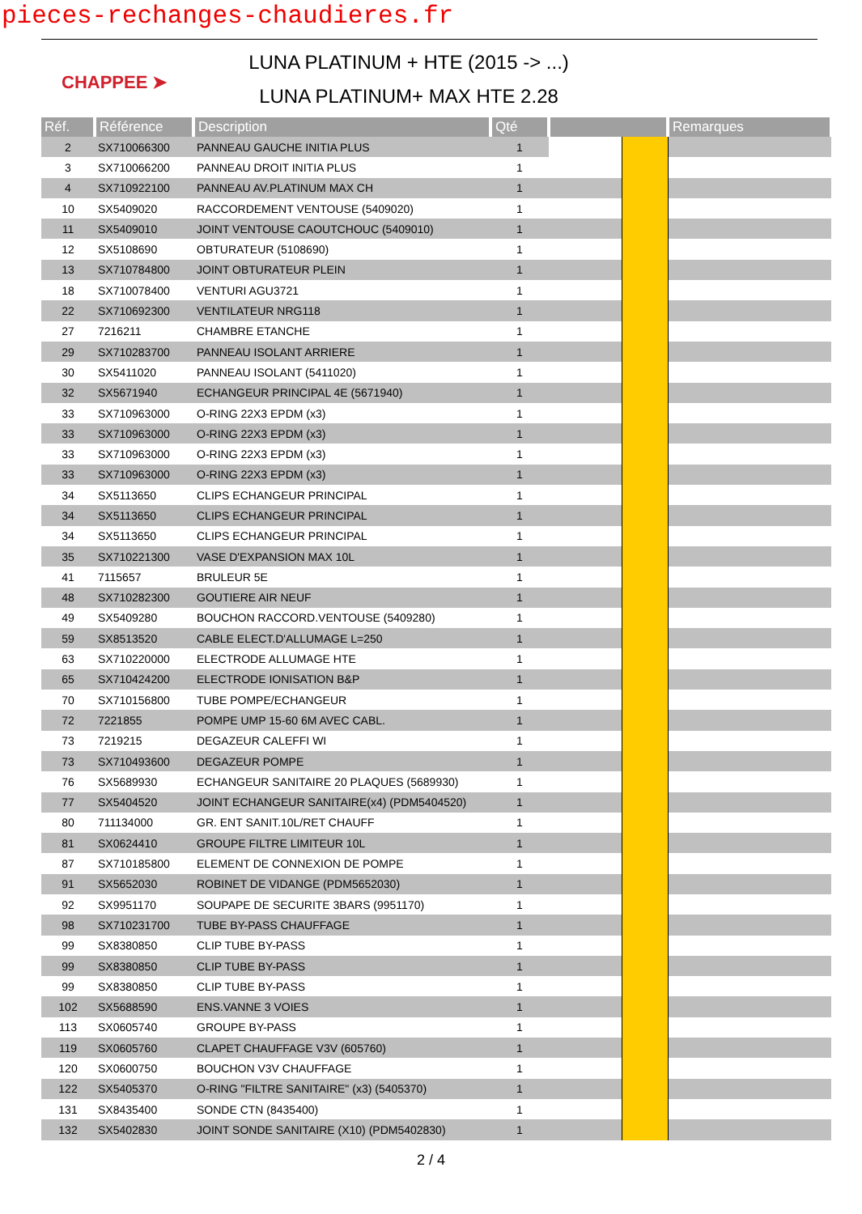pieces-rechanges-chaudieres.fr
CHAPPEE ➤
LUNA PLATINUM + HTE (2015 -> ...)
LUNA PLATINUM+ MAX HTE 2.28
| Réf. | Référence | Description | Qté | | | Remarques |
| --- | --- | --- | --- | --- | --- | --- |
| 2 | SX710066300 | PANNEAU GAUCHE INITIA PLUS | 1 | | | |
| 3 | SX710066200 | PANNEAU DROIT INITIA PLUS | 1 | | | |
| 4 | SX710922100 | PANNEAU AV.PLATINUM MAX CH | 1 | | | |
| 10 | SX5409020 | RACCORDEMENT VENTOUSE (5409020) | 1 | | | |
| 11 | SX5409010 | JOINT VENTOUSE CAOUTCHOUC (5409010) | 1 | | | |
| 12 | SX5108690 | OBTURATEUR (5108690) | 1 | | | |
| 13 | SX710784800 | JOINT OBTURATEUR PLEIN | 1 | | | |
| 18 | SX710078400 | VENTURI AGU3721 | 1 | | | |
| 22 | SX710692300 | VENTILATEUR NRG118 | 1 | | | |
| 27 | 7216211 | CHAMBRE ETANCHE | 1 | | | |
| 29 | SX710283700 | PANNEAU ISOLANT ARRIERE | 1 | | | |
| 30 | SX5411020 | PANNEAU ISOLANT (5411020) | 1 | | | |
| 32 | SX5671940 | ECHANGEUR PRINCIPAL 4E (5671940) | 1 | | | |
| 33 | SX710963000 | O-RING 22X3 EPDM (x3) | 1 | | | |
| 33 | SX710963000 | O-RING 22X3 EPDM (x3) | 1 | | | |
| 33 | SX710963000 | O-RING 22X3 EPDM (x3) | 1 | | | |
| 33 | SX710963000 | O-RING 22X3 EPDM (x3) | 1 | | | |
| 34 | SX5113650 | CLIPS ECHANGEUR PRINCIPAL | 1 | | | |
| 34 | SX5113650 | CLIPS ECHANGEUR PRINCIPAL | 1 | | | |
| 34 | SX5113650 | CLIPS ECHANGEUR PRINCIPAL | 1 | | | |
| 35 | SX710221300 | VASE D'EXPANSION MAX 10L | 1 | | | |
| 41 | 7115657 | BRULEUR 5E | 1 | | | |
| 48 | SX710282300 | GOUTIERE AIR NEUF | 1 | | | |
| 49 | SX5409280 | BOUCHON RACCORD.VENTOUSE (5409280) | 1 | | | |
| 59 | SX8513520 | CABLE ELECT.D'ALLUMAGE L=250 | 1 | | | |
| 63 | SX710220000 | ELECTRODE ALLUMAGE HTE | 1 | | | |
| 65 | SX710424200 | ELECTRODE IONISATION B&P | 1 | | | |
| 70 | SX710156800 | TUBE POMPE/ECHANGEUR | 1 | | | |
| 72 | 7221855 | POMPE UMP 15-60 6M AVEC CABL. | 1 | | | |
| 73 | 7219215 | DEGAZEUR CALEFFI WI | 1 | | | |
| 73 | SX710493600 | DEGAZEUR POMPE | 1 | | | |
| 76 | SX5689930 | ECHANGEUR SANITAIRE 20 PLAQUES (5689930) | 1 | | | |
| 77 | SX5404520 | JOINT ECHANGEUR SANITAIRE(x4) (PDM5404520) | 1 | | | |
| 80 | 711134000 | GR. ENT SANIT.10L/RET CHAUFF | 1 | | | |
| 81 | SX0624410 | GROUPE FILTRE LIMITEUR 10L | 1 | | | |
| 87 | SX710185800 | ELEMENT DE CONNEXION DE POMPE | 1 | | | |
| 91 | SX5652030 | ROBINET DE VIDANGE (PDM5652030) | 1 | | | |
| 92 | SX9951170 | SOUPAPE DE SECURITE 3BARS (9951170) | 1 | | | |
| 98 | SX710231700 | TUBE BY-PASS CHAUFFAGE | 1 | | | |
| 99 | SX8380850 | CLIP TUBE BY-PASS | 1 | | | |
| 99 | SX8380850 | CLIP TUBE BY-PASS | 1 | | | |
| 99 | SX8380850 | CLIP TUBE BY-PASS | 1 | | | |
| 102 | SX5688590 | ENS.VANNE 3 VOIES | 1 | | | |
| 113 | SX0605740 | GROUPE BY-PASS | 1 | | | |
| 119 | SX0605760 | CLAPET CHAUFFAGE V3V (605760) | 1 | | | |
| 120 | SX0600750 | BOUCHON V3V CHAUFFAGE | 1 | | | |
| 122 | SX5405370 | O-RING "FILTRE SANITAIRE" (x3) (5405370) | 1 | | | |
| 131 | SX8435400 | SONDE CTN (8435400) | 1 | | | |
| 132 | SX5402830 | JOINT SONDE SANITAIRE (X10) (PDM5402830) | 1 | | | |
2 / 4